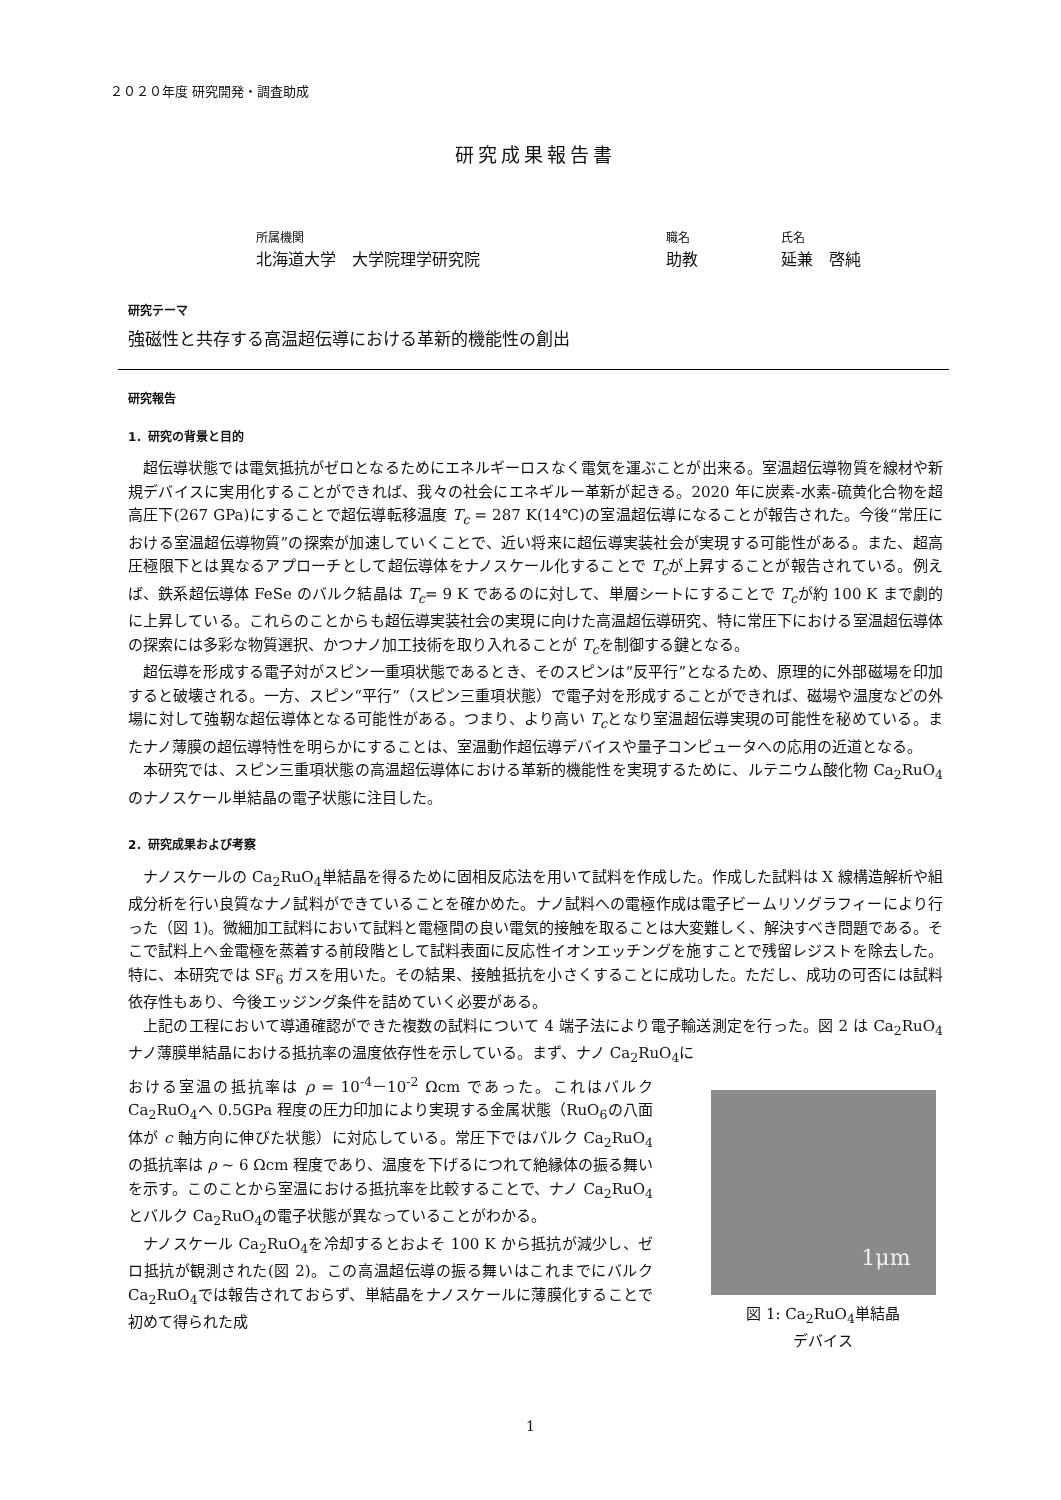２０２０年度 研究開発・調査助成
研究成果報告書
所属機関
北海道大学　大学院理学研究院
職名
助教
氏名
延兼　啓純
研究テーマ
強磁性と共存する高温超伝導における革新的機能性の創出
研究報告
1．研究の背景と目的
超伝導状態では電気抵抗がゼロとなるためにエネルギーロスなく電気を運ぶことが出来る。室温超伝導物質を線材や新規デバイスに実用化することができれば、我々の社会にエネギルー革新が起きる。2020 年に炭素-水素-硫黄化合物を超高圧下(267 GPa)にすることで超伝導転移温度 T<sub>c</sub> = 287 K(14℃)の室温超伝導になることが報告された。今後“常圧における室温超伝導物質”の探索が加速していくことで、近い将来に超伝導実装社会が実現する可能性がある。また、超高圧極限下とは異なるアプローチとして超伝導体をナノスケール化することで T<sub>c</sub>が上昇することが報告されている。例えば、鉄系超伝導体 FeSe のバルク結晶は T<sub>c</sub>= 9 K であるのに対して、単層シートにすることで T<sub>c</sub>が約 100 K まで劇的に上昇している。これらのことからも超伝導実装社会の実現に向けた高温超伝導研究、特に常圧下における室温超伝導体の探索には多彩な物質選択、かつナノ加工技術を取り入れることが T<sub>c</sub>を制御する鍵となる。
超伝導を形成する電子対がスピン一重項状態であるとき、そのスピンは“反平行”となるため、原理的に外部磁場を印加すると破壊される。一方、スピン“平行”（スピン三重項状態）で電子対を形成することができれば、磁場や温度などの外場に対して強靭な超伝導体となる可能性がある。つまり、より高い T<sub>c</sub>となり室温超伝導実現の可能性を秘めている。またナノ薄膜の超伝導特性を明らかにすることは、室温動作超伝導デバイスや量子コンピュータへの応用の近道となる。
本研究では、スピン三重項状態の高温超伝導体における革新的機能性を実現するために、ルテニウム酸化物 Ca<sub>2</sub>RuO<sub>4</sub>のナノスケール単結晶の電子状態に注目した。
2．研究成果および考察
ナノスケールの Ca<sub>2</sub>RuO<sub>4</sub>単結晶を得るために固相反応法を用いて試料を作成した。作成した試料は X 線構造解析や組成分析を行い良質なナノ試料ができていることを確かめた。ナノ試料への電極作成は電子ビームリソグラフィーにより行った（図 1)。微細加工試料において試料と電極間の良い電気的接触を取ることは大変難しく、解決すべき問題である。そこで試料上へ金電極を蒸着する前段階として試料表面に反応性イオンエッチングを施すことで残留レジストを除去した。特に、本研究では SF<sub>6</sub> ガスを用いた。その結果、接触抵抗を小さくすることに成功した。ただし、成功の可否には試料依存性もあり、今後エッジング条件を詰めていく必要がある。
上記の工程において導通確認ができた複数の試料について 4 端子法により電子輸送測定を行った。図 2 は Ca<sub>2</sub>RuO<sub>4</sub>ナノ薄膜単結晶における抵抗率の温度依存性を示している。まず、ナノ Ca<sub>2</sub>RuO<sub>4</sub>に
おける室温の抵抗率は ρ = 10<sup>-4</sup>－10<sup>-2</sup> Ωcm であった。これはバルク Ca<sub>2</sub>RuO<sub>4</sub>へ 0.5GPa 程度の圧力印加により実現する金属状態（RuO<sub>6</sub>の八面体が c 軸方向に伸びた状態）に対応している。常圧下ではバルク Ca<sub>2</sub>RuO<sub>4</sub>の抵抗率は ρ ~ 6 Ωcm 程度であり、温度を下げるにつれて絶縁体の振る舞いを示す。このことから室温における抵抗率を比較することで、ナノ Ca<sub>2</sub>RuO<sub>4</sub>とバルク Ca<sub>2</sub>RuO<sub>4</sub>の電子状態が異なっていることがわかる。
ナノスケール Ca<sub>2</sub>RuO<sub>4</sub>を冷却するとおよそ 100 K から抵抗が減少し、ゼロ抵抗が観測された(図 2)。この高温超伝導の振る舞いはこれまでにバルク Ca<sub>2</sub>RuO<sub>4</sub>では報告されておらず、単結晶をナノスケールに薄膜化することで初めて得られた成
1μm
図 1: Ca<sub>2</sub>RuO<sub>4</sub>単結晶
デバイス
1